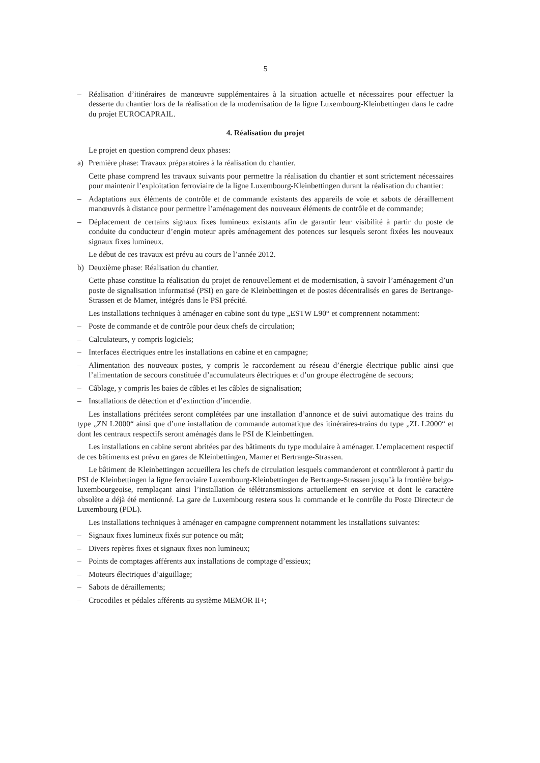5
– Réalisation d’itinéraires de manœuvre supplémentaires à la situation actuelle et nécessaires pour effectuer la desserte du chantier lors de la réalisation de la modernisation de la ligne Luxembourg-Kleinbettingen dans le cadre du projet EUROCAPRAIL.
4. Réalisation du projet
Le projet en question comprend deux phases:
a) Première phase: Travaux préparatoires à la réalisation du chantier.
Cette phase comprend les travaux suivants pour permettre la réalisation du chantier et sont strictement nécessaires pour maintenir l’exploitation ferroviaire de la ligne Luxembourg-Kleinbettingen durant la réalisation du chantier:
– Adaptations aux éléments de contrôle et de commande existants des appareils de voie et sabots de déraillement manœuvrés à distance pour permettre l’aménagement des nouveaux éléments de contrôle et de commande;
– Déplacement de certains signaux fixes lumineux existants afin de garantir leur visibilité à partir du poste de conduite du conducteur d’engin moteur après aménagement des potences sur lesquels seront fixées les nouveaux signaux fixes lumineux.
Le début de ces travaux est prévu au cours de l’année 2012.
b) Deuxième phase: Réalisation du chantier.
Cette phase constitue la réalisation du projet de renouvellement et de modernisation, à savoir l’aménagement d’un poste de signalisation informatisé (PSI) en gare de Kleinbettingen et de postes décentralisés en gares de Bertrange-Strassen et de Mamer, intégrés dans le PSI précité.
Les installations techniques à aménager en cabine sont du type „ESTW L90“ et comprennent notamment:
– Poste de commande et de contrôle pour deux chefs de circulation;
– Calculateurs, y compris logiciels;
– Interfaces électriques entre les installations en cabine et en campagne;
– Alimentation des nouveaux postes, y compris le raccordement au réseau d’énergie électrique public ainsi que l’alimentation de secours constituée d’accumulateurs électriques et d’un groupe électrogène de secours;
– Câblage, y compris les baies de câbles et les câbles de signalisation;
– Installations de détection et d’extinction d’incendie.
Les installations précitées seront complétées par une installation d’annonce et de suivi automatique des trains du type „ZN L2000“ ainsi que d’une installation de commande automatique des itinéraires-trains du type „ZL L2000“ et dont les centraux respectifs seront aménagés dans le PSI de Kleinbettingen.
Les installations en cabine seront abritées par des bâtiments du type modulaire à aménager. L’emplacement respectif de ces bâtiments est prévu en gares de Kleinbettingen, Mamer et Bertrange-Strassen.
Le bâtiment de Kleinbettingen accueillera les chefs de circulation lesquels commanderont et contrôleront à partir du PSI de Kleinbettingen la ligne ferroviaire Luxembourg-Kleinbettingen de Bertrange-Strassen jusqu’à la frontière belgo-luxembourgeoise, remplaçant ainsi l’installation de télétransmissions actuellement en service et dont le caractère obsolète a déjà été mentionné. La gare de Luxembourg restera sous la commande et le contrôle du Poste Directeur de Luxembourg (PDL).
Les installations techniques à aménager en campagne comprennent notamment les installations suivantes:
– Signaux fixes lumineux fixés sur potence ou mât;
– Divers repères fixes et signaux fixes non lumineux;
– Points de comptages afférents aux installations de comptage d’essieux;
– Moteurs électriques d’aiguillage;
– Sabots de déraillements;
– Crocodiles et pédales afférents au système MEMOR II+;